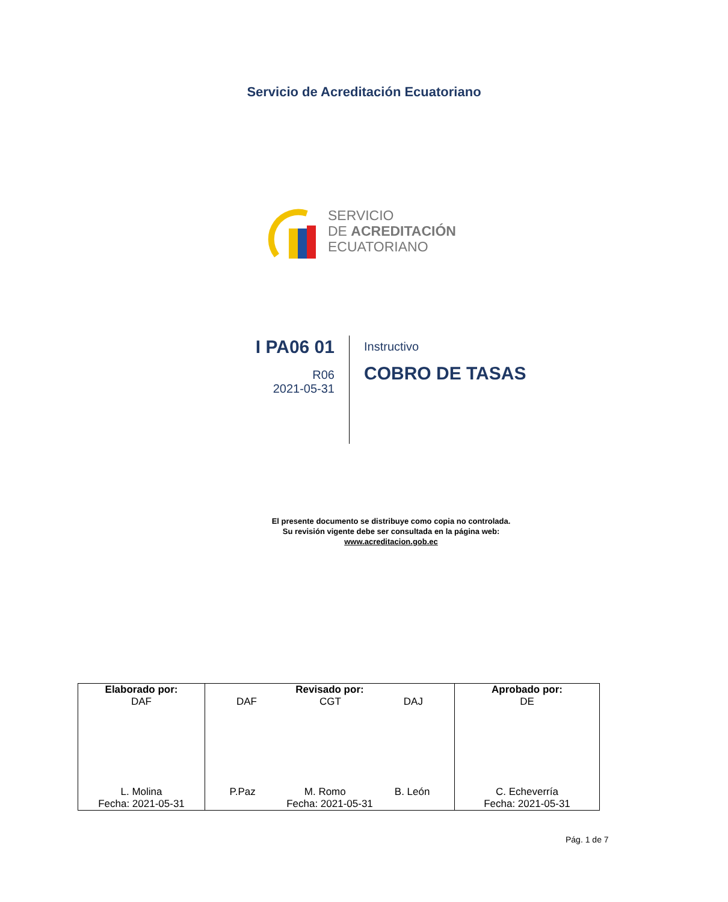Servicio de Acreditación Ecuatoriano
SERVICIO
DE ACREDITACIÓN
ECUATORIANO
I PA06 01
R06
2021-05-31
Instructivo
COBRO DE TASAS
El presente documento se distribuye como copia no controlada.
Su revisión vigente debe ser consultada en la página web:
www.acreditacion.gob.ec
| Elaborado por: DAF L. Molina Fecha: 2021-05-31 | Revisado por: DAF CGT DAJ P.Paz M. Romo B. León Fecha: 2021-05-31 | Aprobado por: DE C. Echeverría Fecha: 2021-05-31 |
Pág. 1 de 7